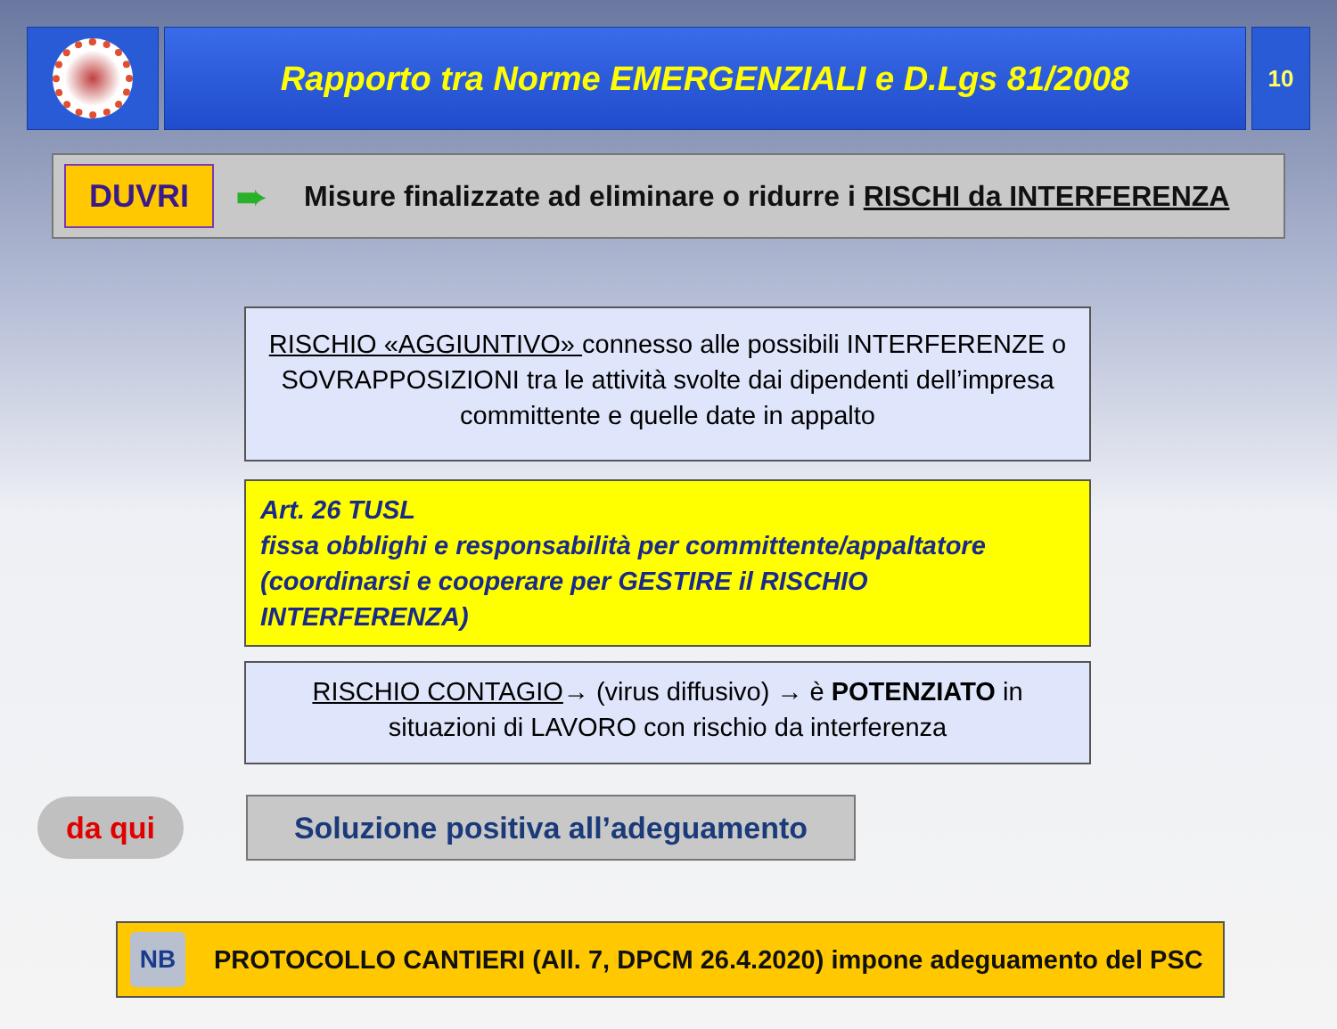Rapporto tra Norme EMERGENZIALI e D.Lgs 81/2008
10
DUVRI
➨ Misure finalizzate ad eliminare o ridurre i RISCHI da INTERFERENZA
RISCHIO «AGGIUNTIVO» connesso alle possibili INTERFERENZE o SOVRAPPOSIZIONI tra le attività svolte dai dipendenti dell’impresa committente e quelle date in appalto
Art. 26 TUSL
fissa obblighi e responsabilità per committente/appaltatore
(coordinarsi e cooperare per GESTIRE il RISCHIO INTERFERENZA)
RISCHIO CONTAGIO→ (virus diffusivo) → è POTENZIATO in situazioni di LAVORO con rischio da interferenza
da qui
Soluzione positiva all’adeguamento
NB
PROTOCOLLO CANTIERI (All. 7, DPCM 26.4.2020) impone adeguamento del PSC